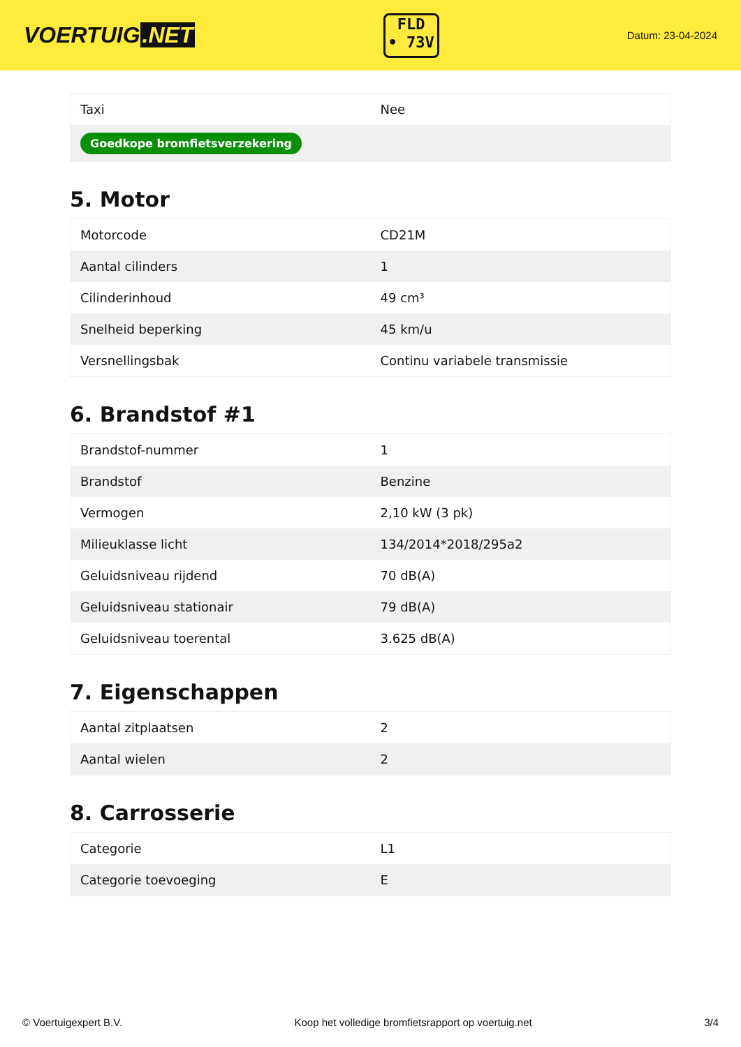VOERTUIG.NET
FLD
• 73V
Datum: 23-04-2024
| Taxi | Nee |
| Goedkope bromfietsverzekering | |
5. Motor
| Motorcode | CD21M |
| Aantal cilinders | 1 |
| Cilinderinhoud | 49 cm³ |
| Snelheid beperking | 45 km/u |
| Versnellingsbak | Continu variabele transmissie |
6. Brandstof #1
| Brandstof-nummer | 1 |
| Brandstof | Benzine |
| Vermogen | 2,10 kW (3 pk) |
| Milieuklasse licht | 134/2014*2018/295a2 |
| Geluidsniveau rijdend | 70 dB(A) |
| Geluidsniveau stationair | 79 dB(A) |
| Geluidsniveau toerental | 3.625 dB(A) |
7. Eigenschappen
| Aantal zitplaatsen | 2 |
| Aantal wielen | 2 |
8. Carrosserie
| Categorie | L1 |
| Categorie toevoeging | E |
© Voertuigexpert B.V. Koop het volledige bromfietsrapport op voertuig.net 3/4